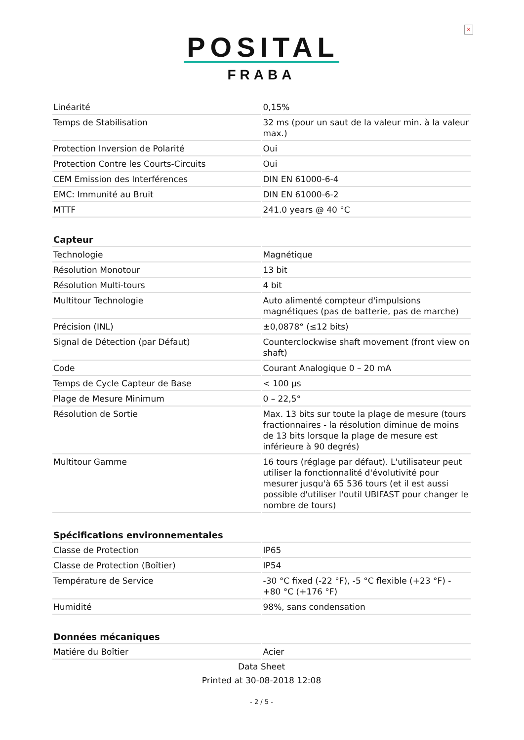×
POSITAL
FRABA
| Linéarité | 0,15% |
| Temps de Stabilisation | 32 ms (pour un saut de la valeur min. à la valeur max.) |
| Protection Inversion de Polarité | Oui |
| Protection Contre les Courts-Circuits | Oui |
| CEM Emission des Interférences | DIN EN 61000-6-4 |
| EMC: Immunité au Bruit | DIN EN 61000-6-2 |
| MTTF | 241.0 years @ 40 °C |
| Capteur | |
| Technologie | Magnétique |
| Résolution Monotour | 13 bit |
| Résolution Multi-tours | 4 bit |
| Multitour Technologie | Auto alimenté compteur d'impulsions magnétiques (pas de batterie, pas de marche) |
| Précision (INL) | ±0,0878° (≤12 bits) |
| Signal de Détection (par Défaut) | Counterclockwise shaft movement (front view on shaft) |
| Code | Courant Analogique 0 – 20 mA |
| Temps de Cycle Capteur de Base | < 100 µs |
| Plage de Mesure Minimum | 0 – 22,5° |
| Résolution de Sortie | Max. 13 bits sur toute la plage de mesure (tours fractionnaires - la résolution diminue de moins de 13 bits lorsque la plage de mesure est inférieure à 90 degrés) |
| Multitour Gamme | 16 tours (réglage par défaut). L'utilisateur peut utiliser la fonctionnalité d'évolutivité pour mesurer jusqu'à 65 536 tours (et il est aussi possible d'utiliser l'outil UBIFAST pour changer le nombre de tours) |
| Spécifications environnementales | |
| Classe de Protection | IP65 |
| Classe de Protection (Boîtier) | IP54 |
| Température de Service | -30 °C fixed (-22 °F), -5 °C flexible (+23 °F) - +80 °C (+176 °F) |
| Humidité | 98%, sans condensation |
| Données mécaniques | |
| Matiére du Boîtier | Acier |
Data Sheet
Printed at 30-08-2018 12:08
- 2 / 5 -